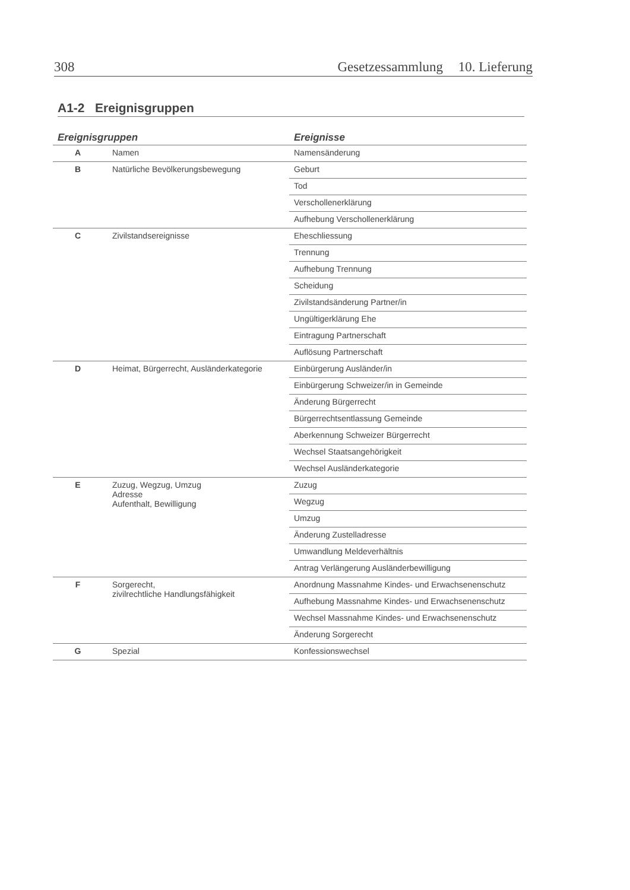308 Gesetzessammlung 10. Lieferung
A1-2 Ereignisgruppen
| Ereignisgruppen | | Ereignisse |
| --- | --- | --- |
| A | Namen | Namensänderung |
| B | Natürliche Bevölkerungsbewegung | Geburt |
| | | Tod |
| | | Verschollenerklärung |
| | | Aufhebung Verschollenerklärung |
| C | Zivilstandsereignisse | Eheschliessung |
| | | Trennung |
| | | Aufhebung Trennung |
| | | Scheidung |
| | | Zivilstandsänderung Partner/in |
| | | Ungültigerklärung Ehe |
| | | Eintragung Partnerschaft |
| | | Auflösung Partnerschaft |
| D | Heimat, Bürgerrecht, Ausländerkategorie | Einbürgerung Ausländer/in |
| | | Einbürgerung Schweizer/in in Gemeinde |
| | | Änderung Bürgerrecht |
| | | Bürgerrechtsentlassung Gemeinde |
| | | Aberkennung Schweizer Bürgerrecht |
| | | Wechsel Staatsangehörigkeit |
| | | Wechsel Ausländerkategorie |
| E | Zuzug, Wegzug, Umzug Adresse Aufenthalt, Bewilligung | Zuzug |
| | | Wegzug |
| | | Umzug |
| | | Änderung Zustelladresse |
| | | Umwandlung Meldeverhältnis |
| | | Antrag Verlängerung Ausländerbewilligung |
| F | Sorgerecht, zivilrechtliche Handlungsfähigkeit | Anordnung Massnahme Kindes- und Erwachsenenschutz |
| | | Aufhebung Massnahme Kindes- und Erwachsenenschutz |
| | | Wechsel Massnahme Kindes- und Erwachsenenschutz |
| | | Änderung Sorgerecht |
| G | Spezial | Konfessionswechsel |